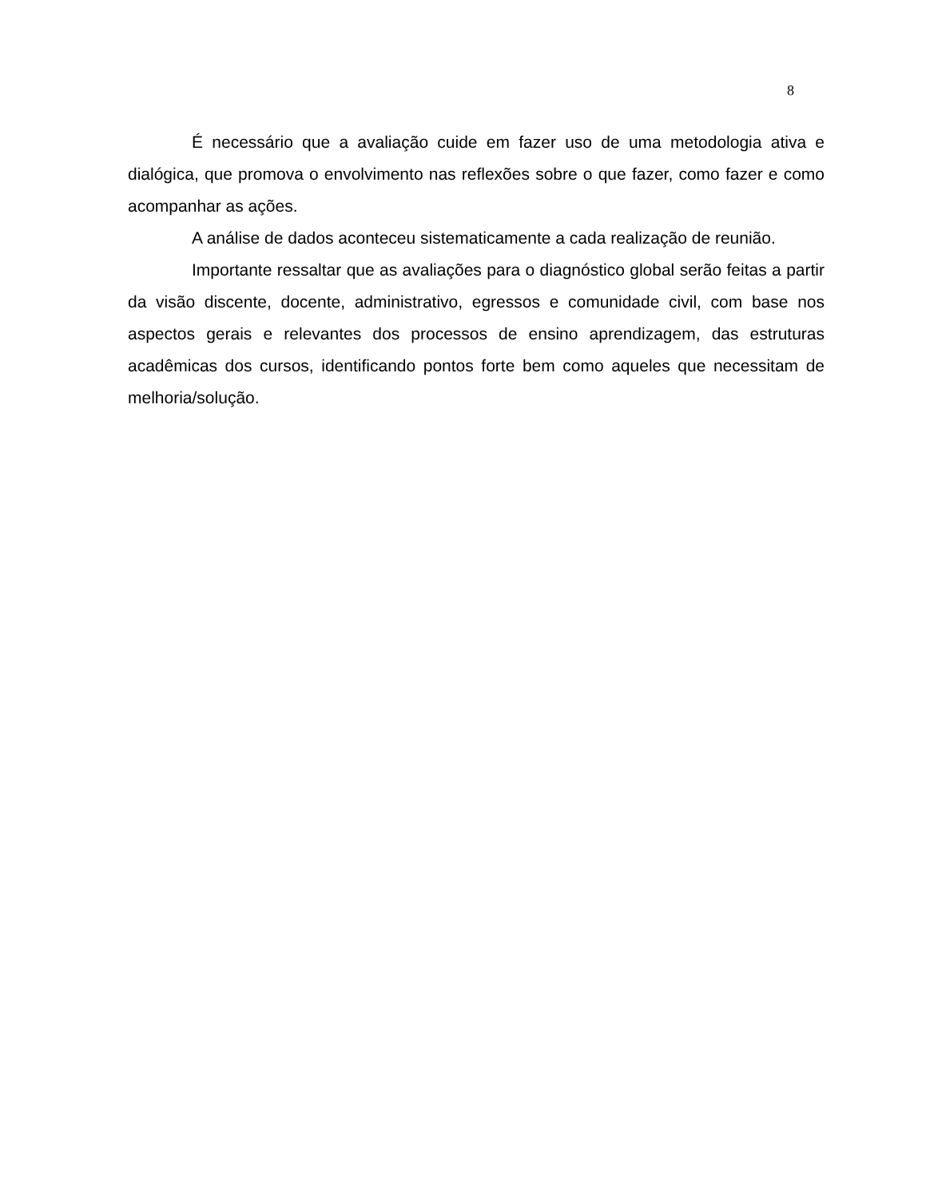8
É necessário que a avaliação cuide em fazer uso de uma metodologia ativa e dialógica, que promova o envolvimento nas reflexões sobre o que fazer, como fazer e como acompanhar as ações.
A análise de dados aconteceu sistematicamente a cada realização de reunião.
Importante ressaltar que as avaliações para o diagnóstico global serão feitas a partir da visão discente, docente, administrativo, egressos e comunidade civil, com base nos aspectos gerais e relevantes dos processos de ensino aprendizagem, das estruturas acadêmicas dos cursos, identificando pontos forte bem como aqueles que necessitam de melhoria/solução.